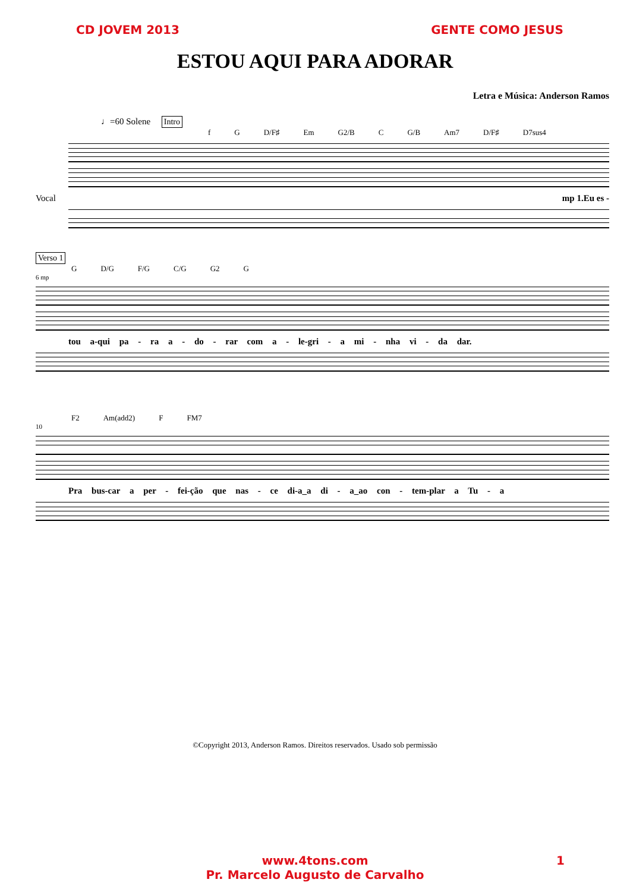CD JOVEM 2013 GENTE COMO JESUS
ESTOU AQUI PARA ADORAR
Letra e Música: Anderson Ramos
♩=60 Solene Intro
f G D/F♯ Em G2/B C G/B Am7 D/F♯ D7sus4
Vocal mp 1.Eu es -
Verso 1
G D/G F/G C/G G2 G
6 mp
tou a-qui pa - ra a - do - rar com a - le-gri - a mi - nha vi - da dar.
F2 Am(add2) F FM7
10
Pra bus-car a per - fei-ção que nas - ce di-a_a di - a_ao con - tem-plar a Tu - a
©Copyright 2013, Anderson Ramos. Direitos reservados. Usado sob permissão
www.4tons.com
Pr. Marcelo Augusto de Carvalho
1